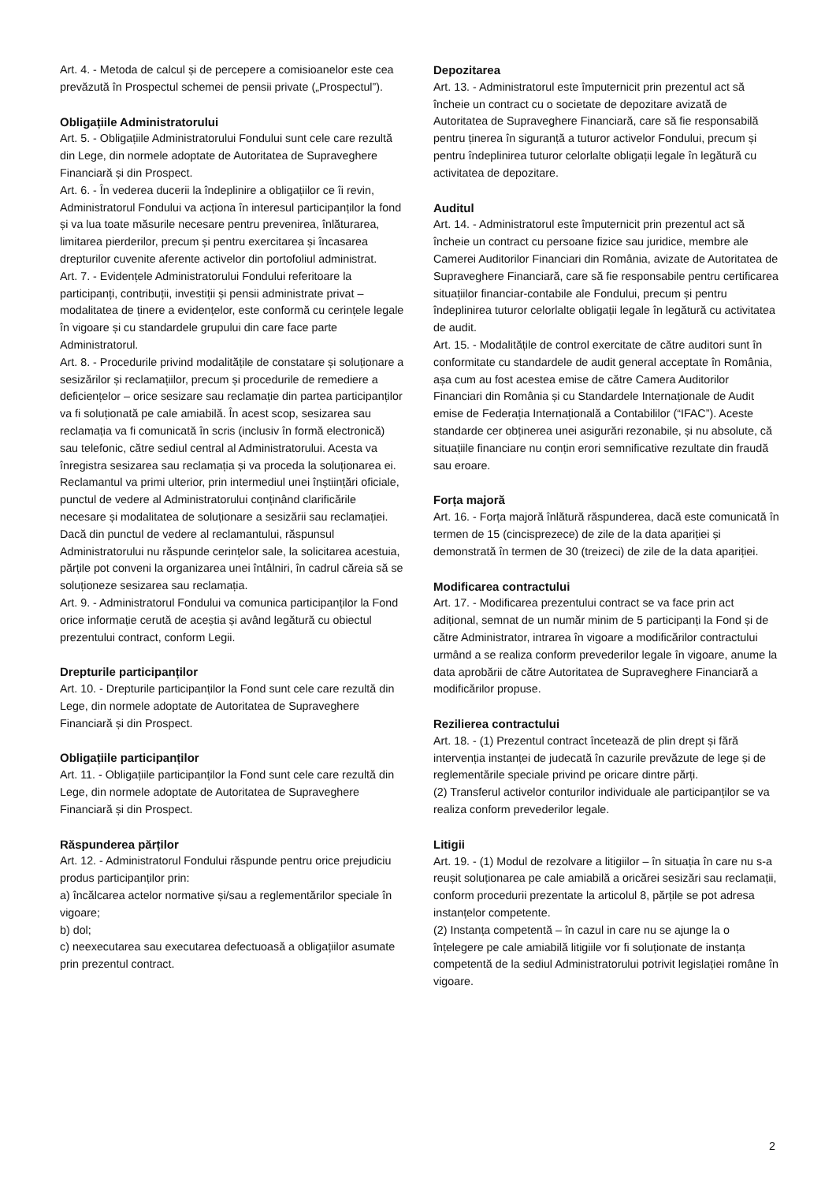Art. 4. - Metoda de calcul și de percepere a comisioanelor este cea prevăzută în Prospectul schemei de pensii private („Prospectul”).
Obligațiile Administratorului
Art. 5. - Obligațiile Administratorului Fondului sunt cele care rezultă din Lege, din normele adoptate de Autoritatea de Supraveghere Financiară și din Prospect.
Art. 6. - În vederea ducerii la îndeplinire a obligațiilor ce îi revin, Administratorul Fondului va acționa în interesul participanților la fond și va lua toate măsurile necesare pentru prevenirea, înlăturarea, limitarea pierderilor, precum și pentru exercitarea și încasarea drepturilor cuvenite aferente activelor din portofoliul administrat.
Art. 7. - Evidențele Administratorului Fondului referitoare la participanți, contribuții, investiții și pensii administrate privat – modalitatea de ținere a evidențelor, este conformă cu cerințele legale în vigoare și cu standardele grupului din care face parte Administratorul.
Art. 8. - Procedurile privind modalitățile de constatare și soluționare a sesizărilor și reclamațiilor, precum și procedurile de remediere a deficiențelor – orice sesizare sau reclamație din partea participanților va fi soluționată pe cale amiabilă. În acest scop, sesizarea sau reclamația va fi comunicată în scris (inclusiv în formă electronică) sau telefonic, către sediul central al Administratorului. Acesta va înregistra sesizarea sau reclamația și va proceda la soluționarea ei. Reclamantul va primi ulterior, prin intermediul unei înștiințări oficiale, punctul de vedere al Administratorului conținând clarificările necesare și modalitatea de soluționare a sesizării sau reclamației. Dacă din punctul de vedere al reclamantului, răspunsul Administratorului nu răspunde cerințelor sale, la solicitarea acestuia, părțile pot conveni la organizarea unei întâlniri, în cadrul căreia să se soluționeze sesizarea sau reclamația.
Art. 9. - Administratorul Fondului va comunica participanților la Fond orice informație cerută de aceștia și având legătură cu obiectul prezentului contract, conform Legii.
Drepturile participanților
Art. 10. - Drepturile participanților la Fond sunt cele care rezultă din Lege, din normele adoptate de Autoritatea de Supraveghere Financiară și din Prospect.
Obligațiile participanților
Art. 11. - Obligațiile participanților la Fond sunt cele care rezultă din Lege, din normele adoptate de Autoritatea de Supraveghere Financiară și din Prospect.
Răspunderea părților
Art. 12. - Administratorul Fondului răspunde pentru orice prejudiciu produs participanților prin:
a) încălcarea actelor normative și/sau a reglementărilor speciale în vigoare;
b) dol;
c) neexecutarea sau executarea defectuoasă a obligațiilor asumate prin prezentul contract.
Depozitarea
Art. 13. - Administratorul este împuternicit prin prezentul act să încheie un contract cu o societate de depozitare avizată de Autoritatea de Supraveghere Financiară, care să fie responsabilă pentru ținerea în siguranță a tuturor activelor Fondului, precum și pentru îndeplinirea tuturor celorlalte obligații legale în legătură cu activitatea de depozitare.
Auditul
Art. 14. - Administratorul este împuternicit prin prezentul act să încheie un contract cu persoane fizice sau juridice, membre ale Camerei Auditorilor Financiari din România, avizate de Autoritatea de Supraveghere Financiară, care să fie responsabile pentru certificarea situațiilor financiar-contabile ale Fondului, precum și pentru îndeplinirea tuturor celorlalte obligații legale în legătură cu activitatea de audit.
Art. 15. - Modalitățile de control exercitate de către auditori sunt în conformitate cu standardele de audit general acceptate în România, așa cum au fost acestea emise de către Camera Auditorilor Financiari din România și cu Standardele Internaționale de Audit emise de Federația Internațională a Contabililor (“IFAC”). Aceste standarde cer obținerea unei asigurări rezonabile, și nu absolute, că situațiile financiare nu conțin erori semnificative rezultate din fraudă sau eroare.
Forța majoră
Art. 16. - Forța majoră înlătură răspunderea, dacă este comunicată în termen de 15 (cincisprezece) de zile de la data apariției și demonstrată în termen de 30 (treizeci) de zile de la data apariției.
Modificarea contractului
Art. 17. - Modificarea prezentului contract se va face prin act adițional, semnat de un număr minim de 5 participanți la Fond și de către Administrator, intrarea în vigoare a modificărilor contractului urmând a se realiza conform prevederilor legale în vigoare, anume la data aprobării de către Autoritatea de Supraveghere Financiară a modificărilor propuse.
Rezilierea contractului
Art. 18. - (1) Prezentul contract încetează de plin drept și fără intervenția instanței de judecată în cazurile prevăzute de lege și de reglementările speciale privind pe oricare dintre părți.
(2) Transferul activelor conturilor individuale ale participanților se va realiza conform prevederilor legale.
Litigii
Art. 19. - (1) Modul de rezolvare a litigiilor – în situația în care nu s-a reușit soluționarea pe cale amiabilă a oricărei sesizări sau reclamații, conform procedurii prezentate la articolul 8, părțile se pot adresa instanțelor competente.
(2) Instanța competentă – în cazul in care nu se ajunge la o înțelegere pe cale amiabilă litigiile vor fi soluționate de instanța competentă de la sediul Administratorului potrivit legislației române în vigoare.
2